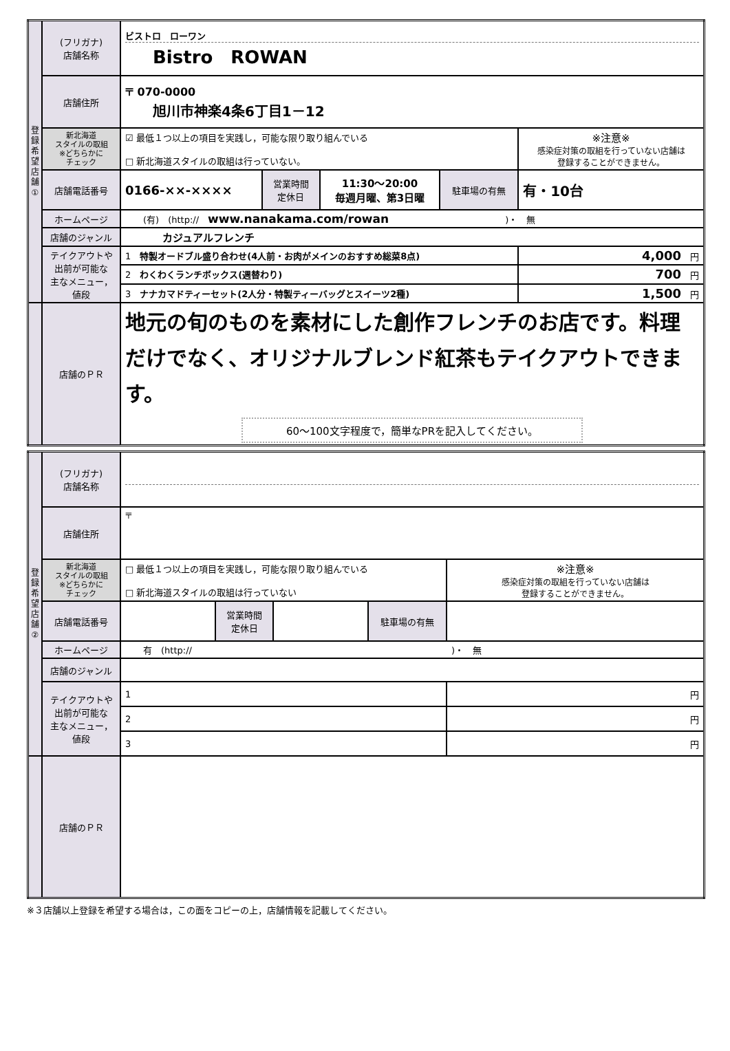| 登 録 希 望 店 舗 ① | (フリガナ) 店舗名称 | ビストロ ローワン Bistro ROWAN | | | | |
| | 店舗住所 | 〒 070-0000 旭川市神楽4条6丁目1－12 | | | | |
| | 新北海道 スタイルの取組 ※どちらかに チェック | ☑ 最低１つ以上の項目を実践し，可能な限り取り組んでいる □ 新北海道スタイルの取組は行っていない。 | | | | ※注意※ 感染症対策の取組を行っていない店舗は 登録することができません。 |
| | 店舗電話番号 | 0166-××-×××× | 営業時間 定休日 | 11:30～20:00 毎週月曜、第3日曜 | 駐車場の有無 | 有・10台 |
| | ホームページ | (有) (http:// www.nanakama.com/rowan )・ 無 | | | | |
| | 店舗のジャンル | カジュアルフレンチ | | | | |
| | テイクアウトや 出前が可能な 主なメニュー， 値段 | 1 特製オードブル盛り合わせ(4人前・お肉がメインのおすすめ総菜8点) | | | | 4,000 円 |
| | | 2 わくわくランチボックス(週替わり) | | | | 700 円 |
| | | 3 ナナカマドティーセット(2人分・特製ティーバッグとスイーツ2種) | | | | 1,500 円 |
| | 店舗のＰＲ | 地元の旬のものを素材にした創作フレンチのお店です。料理だけでなく、オリジナルブレンド紅茶もテイクアウトできます。 60～100文字程度で，簡単なPRを記入してください。 | | | | |
| 登 録 希 望 店 舗 ② | (フリガナ) 店舗名称 | | | | | |
| | 店舗住所 | 〒 | | | | |
| | 新北海道 スタイルの取組 ※どちらかに チェック | □ 最低１つ以上の項目を実践し，可能な限り取り組んでいる □ 新北海道スタイルの取組は行っていない | | | | ※注意※ 感染症対策の取組を行っていない店舗は 登録することができません。 |
| | 店舗電話番号 | | 営業時間 定休日 | | 駐車場の有無 | |
| | ホームページ | 有 (http:// )・ 無 | | | | |
| | 店舗のジャンル | | | | | |
| | テイクアウトや 出前が可能な 主なメニュー， 値段 | 1 | | | | 円 |
| | | 2 | | | | 円 |
| | | 3 | | | | 円 |
| | 店舗のＰＲ | | | | | |
※３店舗以上登録を希望する場合は，この面をコピーの上，店舗情報を記載してください。